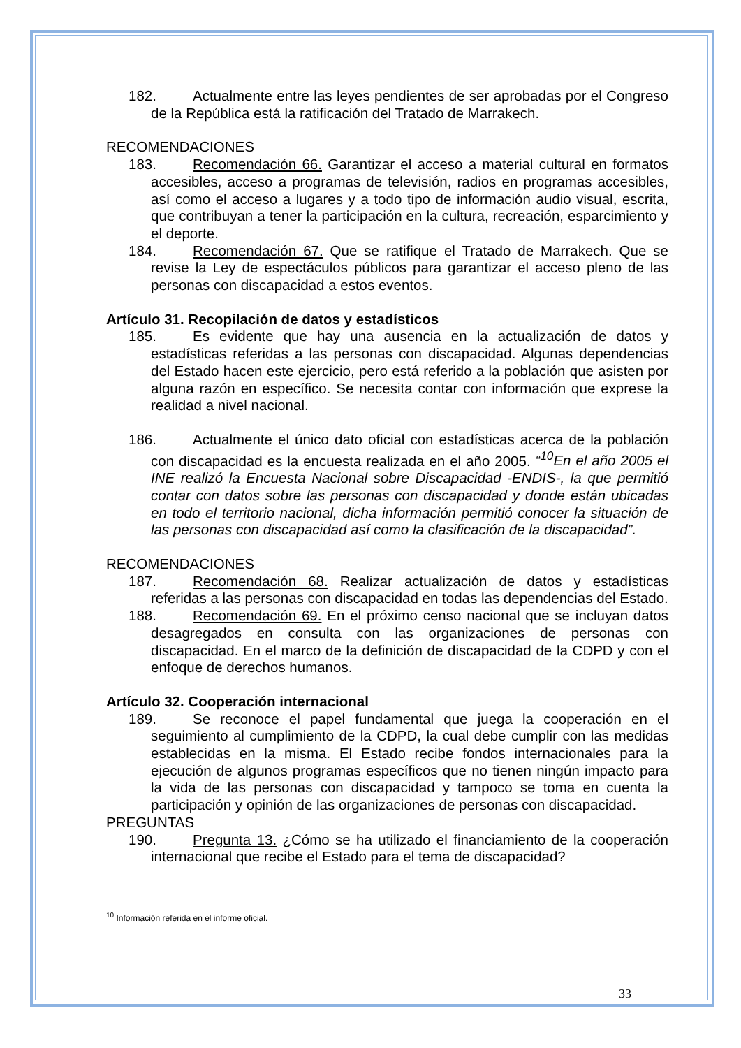182. Actualmente entre las leyes pendientes de ser aprobadas por el Congreso de la República está la ratificación del Tratado de Marrakech.
RECOMENDACIONES
183. Recomendación 66. Garantizar el acceso a material cultural en formatos accesibles, acceso a programas de televisión, radios en programas accesibles, así como el acceso a lugares y a todo tipo de información audio visual, escrita, que contribuyan a tener la participación en la cultura, recreación, esparcimiento y el deporte.
184. Recomendación 67. Que se ratifique el Tratado de Marrakech. Que se revise la Ley de espectáculos públicos para garantizar el acceso pleno de las personas con discapacidad a estos eventos.
Artículo 31. Recopilación de datos y estadísticos
185. Es evidente que hay una ausencia en la actualización de datos y estadísticas referidas a las personas con discapacidad. Algunas dependencias del Estado hacen este ejercicio, pero está referido a la población que asisten por alguna razón en específico. Se necesita contar con información que exprese la realidad a nivel nacional.
186. Actualmente el único dato oficial con estadísticas acerca de la población con discapacidad es la encuesta realizada en el año 2005. “<sup>10</sup>En el año 2005 el INE realizó la Encuesta Nacional sobre Discapacidad -ENDIS-, la que permitió contar con datos sobre las personas con discapacidad y donde están ubicadas en todo el territorio nacional, dicha información permitió conocer la situación de las personas con discapacidad así como la clasificación de la discapacidad”.
RECOMENDACIONES
187. Recomendación 68. Realizar actualización de datos y estadísticas referidas a las personas con discapacidad en todas las dependencias del Estado.
188. Recomendación 69. En el próximo censo nacional que se incluyan datos desagregados en consulta con las organizaciones de personas con discapacidad. En el marco de la definición de discapacidad de la CDPD y con el enfoque de derechos humanos.
Artículo 32. Cooperación internacional
189. Se reconoce el papel fundamental que juega la cooperación en el seguimiento al cumplimiento de la CDPD, la cual debe cumplir con las medidas establecidas en la misma. El Estado recibe fondos internacionales para la ejecución de algunos programas específicos que no tienen ningún impacto para la vida de las personas con discapacidad y tampoco se toma en cuenta la participación y opinión de las organizaciones de personas con discapacidad.
PREGUNTAS
190. Pregunta 13. ¿Cómo se ha utilizado el financiamiento de la cooperación internacional que recibe el Estado para el tema de discapacidad?
<sup>10</sup> Información referida en el informe oficial.
33